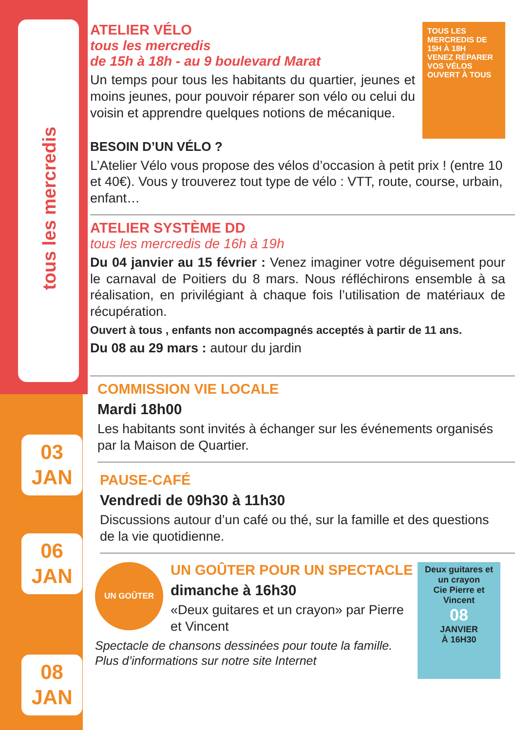tous les mercredis
03
JAN
06
JAN
08
JAN
TOUS LES MERCREDIS DE 15H À 18H
VENEZ RÉPARER VOS VÉLOS
OUVERT À TOUS
ATELIER VÉLO
tous les mercredis
de 15h à 18h - au 9 boulevard Marat
Un temps pour tous les habitants du quartier, jeunes et moins jeunes, pour pouvoir réparer son vélo ou celui du voisin et apprendre quelques notions de mécanique.
BESOIN D’UN VÉLO ?
L’Atelier Vélo vous propose des vélos d’occasion à petit prix ! (entre 10 et 40€). Vous y trouverez tout type de vélo : VTT, route, course, urbain, enfant…
ATELIER SYSTÈME DD
tous les mercredis de 16h à 19h
Du 04 janvier au 15 février : Venez imaginer votre déguisement pour le carnaval de Poitiers du 8 mars. Nous réfléchirons ensemble à sa réalisation, en privilégiant à chaque fois l’utilisation de matériaux de récupération.
Ouvert à tous , enfants non accompagnés acceptés à partir de 11 ans.
Du 08 au 29 mars : autour du jardin
COMMISSION VIE LOCALE
Mardi 18h00
Les habitants sont invités à échanger sur les événements organisés par la Maison de Quartier.
PAUSE-CAFÉ
Vendredi de 09h30 à 11h30
Discussions autour d’un café ou thé, sur la famille et des questions de la vie quotidienne.
Deux guitares et un crayon
Cie Pierre et Vincent
08
JANVIER
À 16H30
UN GOÛTER
UN GOÛTER POUR UN SPECTACLE
dimanche à 16h30
«Deux guitares et un crayon» par Pierre et Vincent
Spectacle de chansons dessinées pour toute la famille. Plus d’informations sur notre site Internet